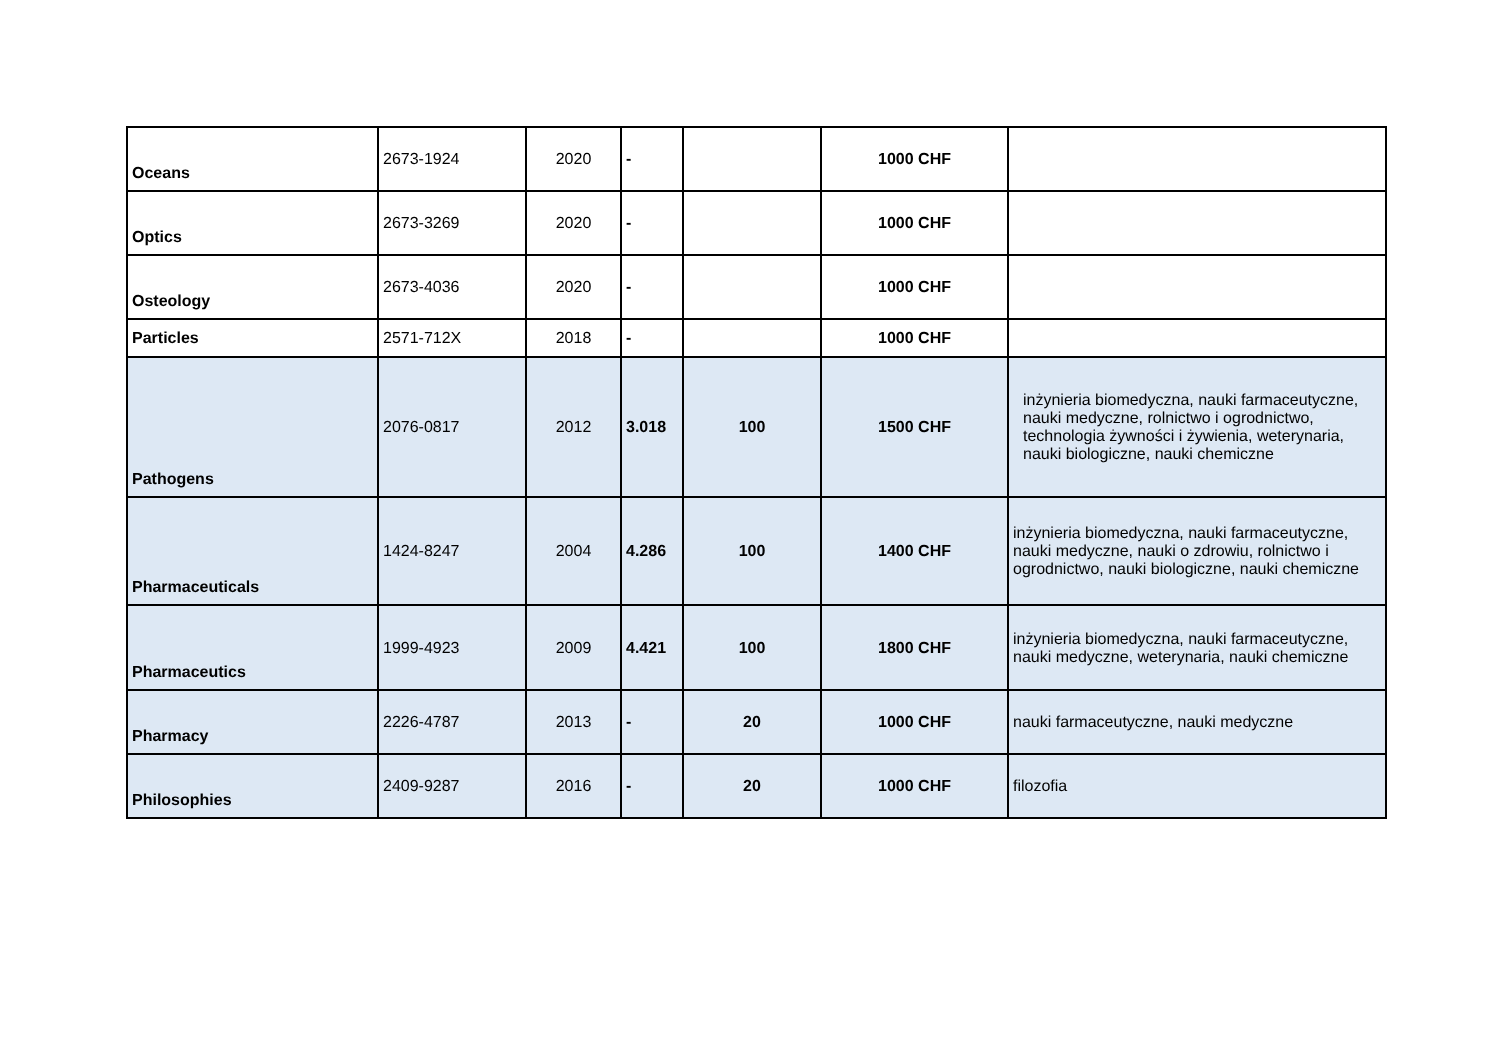| Oceans | 2673-1924 | 2020 | - | | 1000 CHF | |
| Optics | 2673-3269 | 2020 | - | | 1000 CHF | |
| Osteology | 2673-4036 | 2020 | - | | 1000 CHF | |
| Particles | 2571-712X | 2018 | - | | 1000 CHF | |
| Pathogens | 2076-0817 | 2012 | 3.018 | 100 | 1500 CHF | inżynieria biomedyczna, nauki farmaceutyczne, nauki medyczne, rolnictwo i ogrodnictwo, technologia żywności i żywienia, weterynaria, nauki biologiczne, nauki chemiczne |
| Pharmaceuticals | 1424-8247 | 2004 | 4.286 | 100 | 1400 CHF | inżynieria biomedyczna, nauki farmaceutyczne, nauki medyczne, nauki o zdrowiu, rolnictwo i ogrodnictwo, nauki biologiczne, nauki chemiczne |
| Pharmaceutics | 1999-4923 | 2009 | 4.421 | 100 | 1800 CHF | inżynieria biomedyczna, nauki farmaceutyczne, nauki medyczne, weterynaria, nauki chemiczne |
| Pharmacy | 2226-4787 | 2013 | - | 20 | 1000 CHF | nauki farmaceutyczne, nauki medyczne |
| Philosophies | 2409-9287 | 2016 | - | 20 | 1000 CHF | filozofia |